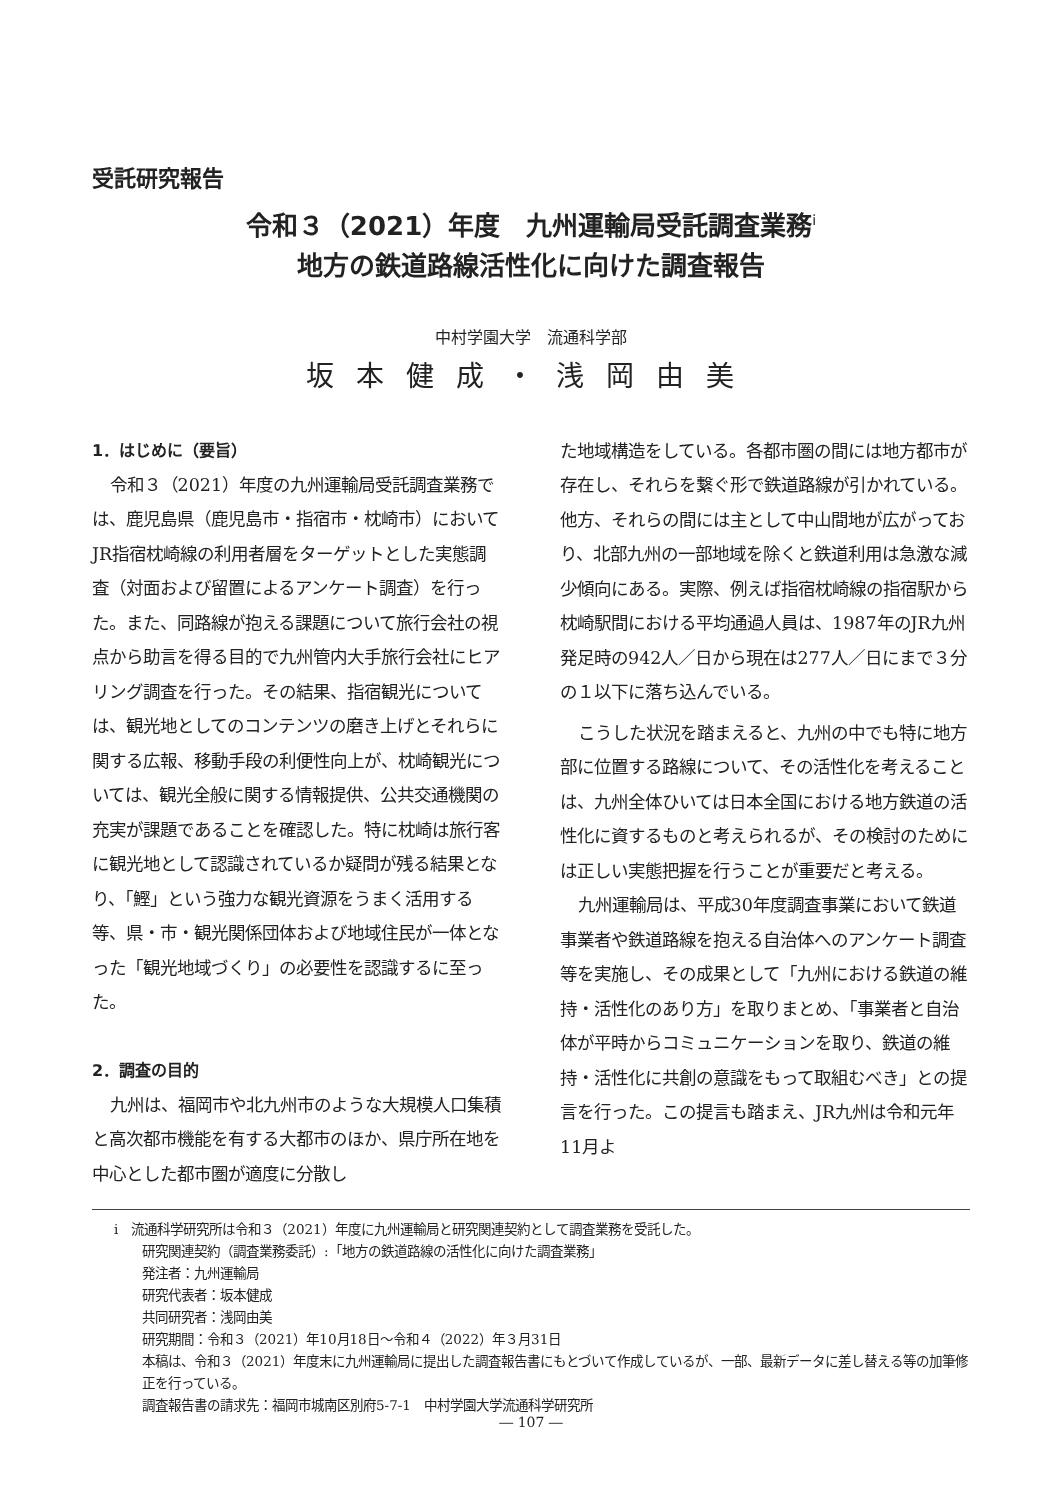受託研究報告
令和３（2021）年度　九州運輸局受託調査業務<sup>i</sup>
地方の鉄道路線活性化に向けた調査報告
中村学園大学　流通科学部
坂本健成・浅岡由美
1．はじめに（要旨）
令和３（2021）年度の九州運輸局受託調査業務では、鹿児島県（鹿児島市・指宿市・枕崎市）においてJR指宿枕崎線の利用者層をターゲットとした実態調査（対面および留置によるアンケート調査）を行った。また、同路線が抱える課題について旅行会社の視点から助言を得る目的で九州管内大手旅行会社にヒアリング調査を行った。その結果、指宿観光については、観光地としてのコンテンツの磨き上げとそれらに関する広報、移動手段の利便性向上が、枕崎観光については、観光全般に関する情報提供、公共交通機関の充実が課題であることを確認した。特に枕崎は旅行客に観光地として認識されているか疑問が残る結果となり、「鰹」という強力な観光資源をうまく活用する等、県・市・観光関係団体および地域住民が一体となった「観光地域づくり」の必要性を認識するに至った。
2．調査の目的
九州は、福岡市や北九州市のような大規模人口集積と高次都市機能を有する大都市のほか、県庁所在地を中心とした都市圏が適度に分散し
た地域構造をしている。各都市圏の間には地方都市が存在し、それらを繋ぐ形で鉄道路線が引かれている。他方、それらの間には主として中山間地が広がっており、北部九州の一部地域を除くと鉄道利用は急激な減少傾向にある。実際、例えば指宿枕崎線の指宿駅から枕崎駅間における平均通過人員は、1987年のJR九州発足時の942人／日から現在は277人／日にまで３分の１以下に落ち込んでいる。
こうした状況を踏まえると、九州の中でも特に地方部に位置する路線について、その活性化を考えることは、九州全体ひいては日本全国における地方鉄道の活性化に資するものと考えられるが、その検討のためには正しい実態把握を行うことが重要だと考える。
九州運輸局は、平成30年度調査事業において鉄道事業者や鉄道路線を抱える自治体へのアンケート調査等を実施し、その成果として「九州における鉄道の維持・活性化のあり方」を取りまとめ、「事業者と自治体が平時からコミュニケーションを取り、鉄道の維持・活性化に共創の意識をもって取組むべき」との提言を行った。この提言も踏まえ、JR九州は令和元年11月よ
i　流通科学研究所は令和３（2021）年度に九州運輸局と研究関連契約として調査業務を受託した。
研究関連契約（調査業務委託）:「地方の鉄道路線の活性化に向けた調査業務」
発注者：九州運輸局
研究代表者：坂本健成
共同研究者：浅岡由美
研究期間：令和３（2021）年10月18日～令和４（2022）年３月31日
本稿は、令和３（2021）年度末に九州運輸局に提出した調査報告書にもとづいて作成しているが、一部、最新データに差し替える等の加筆修正を行っている。
調査報告書の請求先：福岡市城南区別府5-7-1　中村学園大学流通科学研究所
― 107 ―